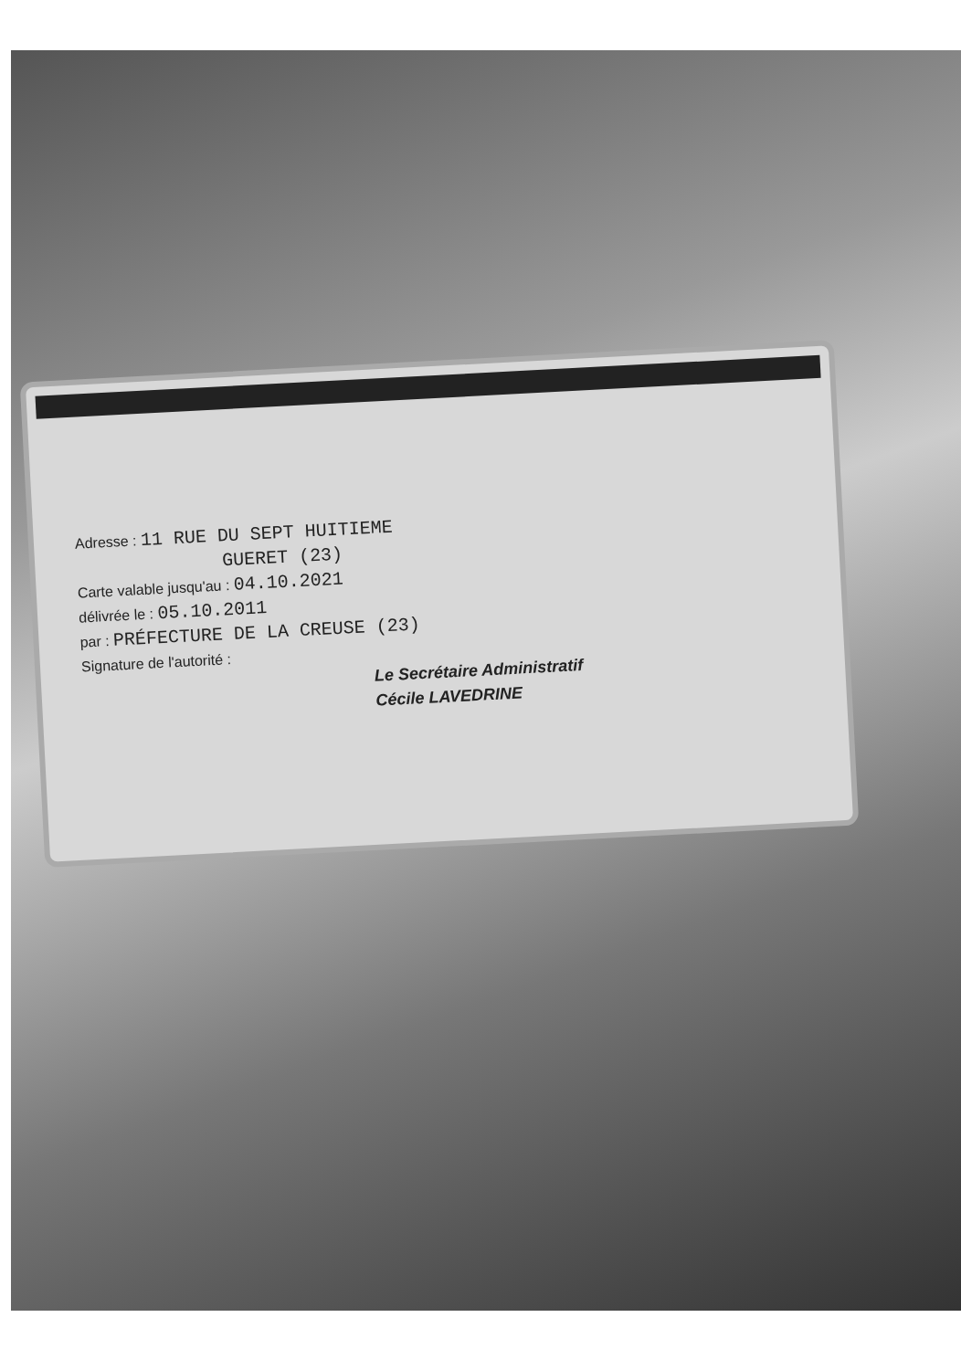Adresse : 11 RUE DU SEPT HUITIEME
GUERET (23)
Carte valable jusqu'au : 04.10.2021
délivrée le : 05.10.2011
par : PRÉFECTURE DE LA CREUSE (23)
Signature de l'autorité :
Le Secrétaire Administratif
Cécile LAVEDRINE